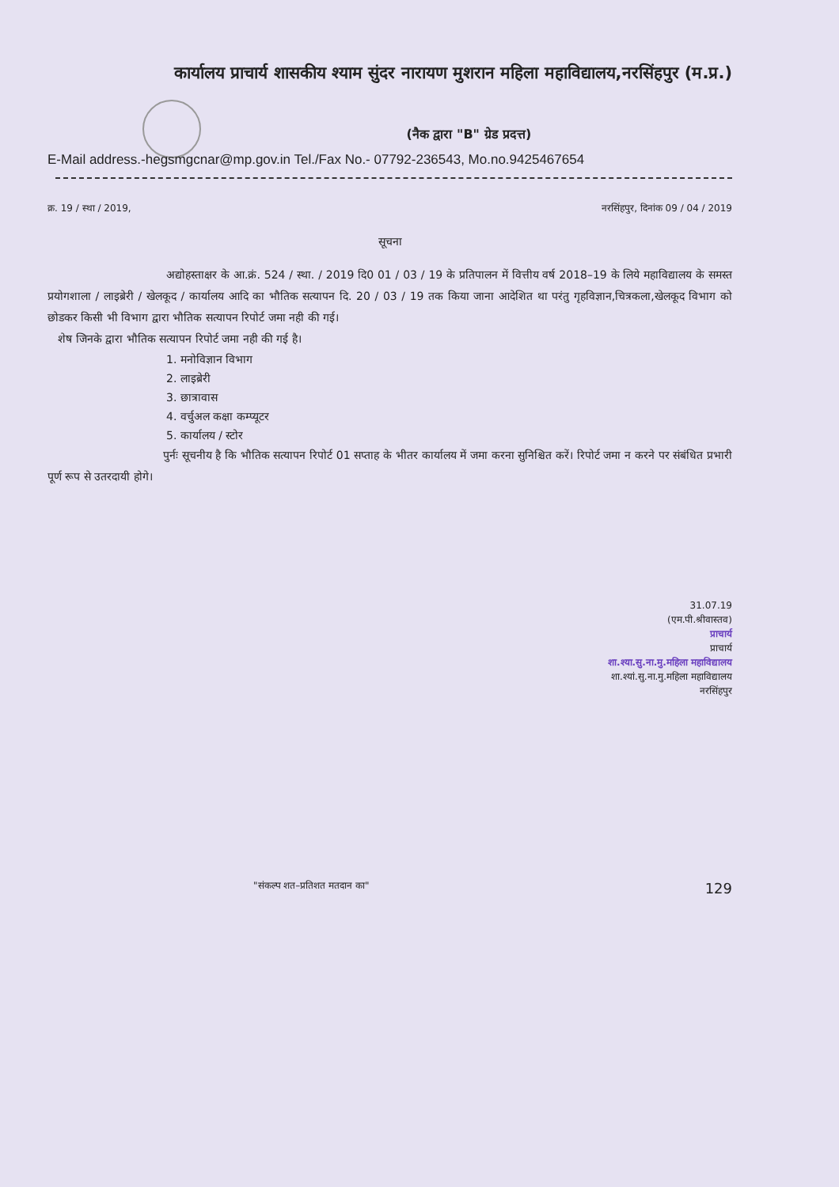कार्यालय प्राचार्य शासकीय श्याम सुंदर नारायण मुशरान महिला महाविद्यालय,नरसिंहपुर (म.प्र.)
(नैक द्वारा "B" ग्रेड प्रदत्त)
E-Mail address.-hegsmgcnar@mp.gov.in Tel./Fax No.- 07792-236543, Mo.no.9425467654
क्र. 19 / स्था / 2019, नरसिंहपुर, दिनांक 09 / 04 / 2019
सूचना
अद्योहस्ताक्षर के आ.क्रं. 524 / स्था. / 2019 दि0 01 / 03 / 19 के प्रतिपालन में वित्तीय वर्ष 2018–19 के लिये महाविद्यालय के समस्त प्रयोगशाला / लाइब्रेरी / खेलकूद / कार्यालय आदि का भौतिक सत्यापन दि. 20 / 03 / 19 तक किया जाना आदेशित था परंतु गृहविज्ञान,चित्रकला,खेलकूद विभाग को छोडकर किसी भी विभाग द्वारा भौतिक सत्यापन रिपोर्ट जमा नही की गई।
शेष जिनके द्वारा भौतिक सत्यापन रिपोर्ट जमा नही की गई है।
1. मनोविज्ञान विभाग
2. लाइब्रेरी
3. छात्रावास
4. वर्चुअल कक्षा कम्प्यूटर
5. कार्यालय / स्टोर
पुर्नः सूचनीय है कि भौतिक सत्यापन रिपोर्ट 01 सप्ताह के भीतर कार्यालय में जमा करना सुनिश्चित करें। रिपोर्ट जमा न करने पर संबंधित प्रभारी पूर्ण रूप से उतरदायी होगे।
31.07.19
(एम.पी.श्रीवास्तव)
प्राचार्य
प्राचार्य
शा.श्या.सु.ना.मु.महिला महाविद्यालय
शा.श्यां.सु.ना.मु.महिला महाविद्यालय
नरसिंहपुर
"संकल्प शत–प्रतिशत मतदान का" 129